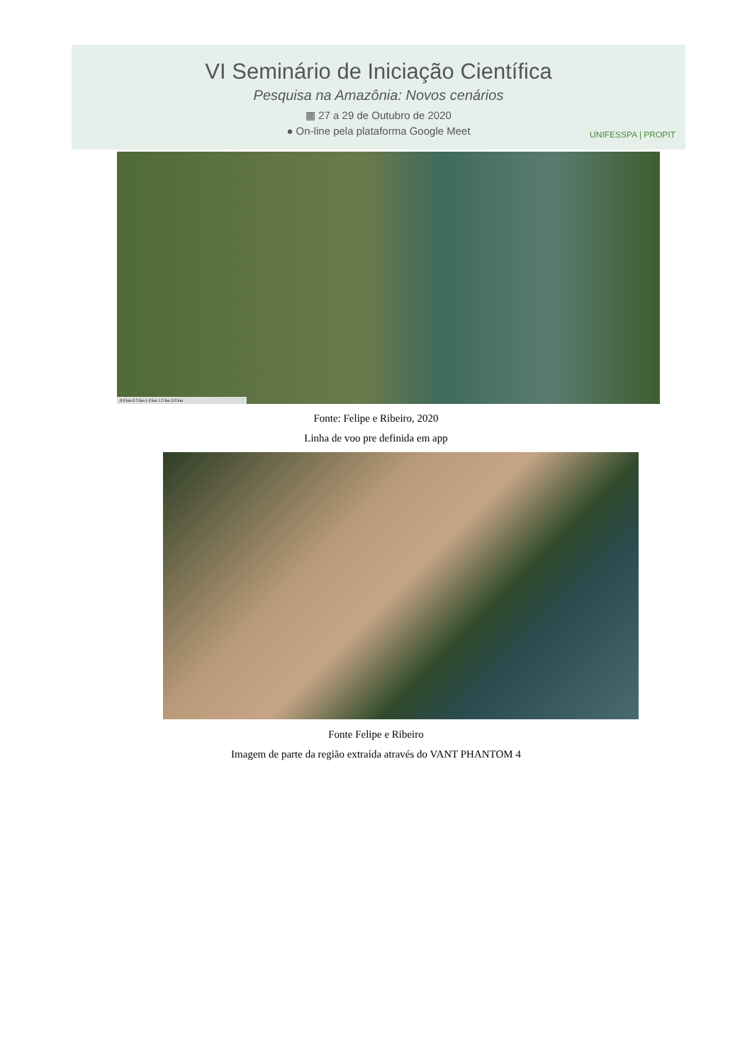VI Seminário de Iniciação Científica
Pesquisa na Amazônia: Novos cenários
▦ 27 a 29 de Outubro de 2020
● On-line pela plataforma Google Meet
UNIFESSPA | PROPIT
0.0 km 0.5 km 1.0 km 1.5 km 2.0 km
Fonte: Felipe e Ribeiro, 2020
Linha de voo pre definida em app
Fonte Felipe e Ribeiro
Imagem de parte da região extraída através do VANT PHANTOM 4